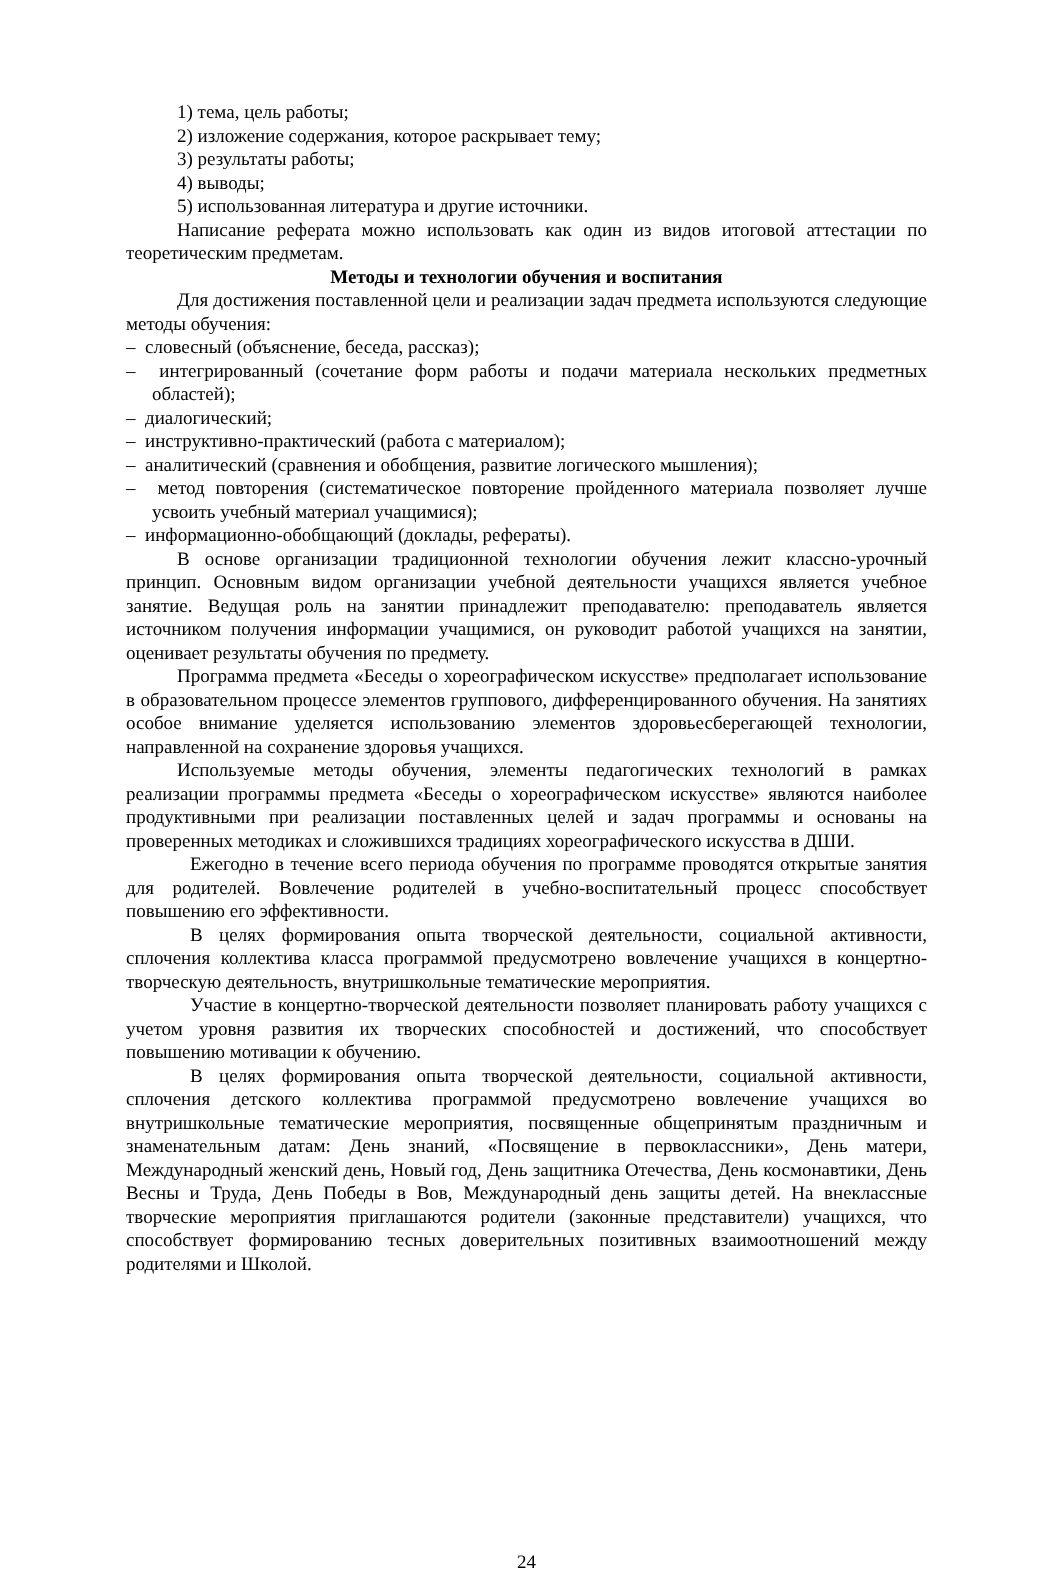1) тема, цель работы;
2) изложение содержания, которое раскрывает тему;
3) результаты работы;
4) выводы;
5) использованная литература и другие источники.
Написание реферата можно использовать как один из видов итоговой аттестации по теоретическим предметам.
Методы и технологии обучения и воспитания
Для достижения поставленной цели и реализации задач предмета используются следующие методы обучения:
– словесный (объяснение, беседа, рассказ);
– интегрированный (сочетание форм работы и подачи материала нескольких предметных областей);
– диалогический;
– инструктивно-практический (работа с материалом);
– аналитический (сравнения и обобщения, развитие логического мышления);
– метод повторения (систематическое повторение пройденного материала позволяет лучше усвоить учебный материал учащимися);
– информационно-обобщающий (доклады, рефераты).
В основе организации традиционной технологии обучения лежит классно-урочный принцип. Основным видом организации учебной деятельности учащихся является учебное занятие. Ведущая роль на занятии принадлежит преподавателю: преподаватель является источником получения информации учащимися, он руководит работой учащихся на занятии, оценивает результаты обучения по предмету.
Программа предмета «Беседы о хореографическом искусстве» предполагает использование в образовательном процессе элементов группового, дифференцированного обучения. На занятиях особое внимание уделяется использованию элементов здоровьесберегающей технологии, направленной на сохранение здоровья учащихся.
Используемые методы обучения, элементы педагогических технологий в рамках реализации программы предмета «Беседы о хореографическом искусстве» являются наиболее продуктивными при реализации поставленных целей и задач программы и основаны на проверенных методиках и сложившихся традициях хореографического искусства в ДШИ.
Ежегодно в течение всего периода обучения по программе проводятся открытые занятия для родителей. Вовлечение родителей в учебно-воспитательный процесс способствует повышению его эффективности.
В целях формирования опыта творческой деятельности, социальной активности, сплочения коллектива класса программой предусмотрено вовлечение учащихся в концертно-творческую деятельность, внутришкольные тематические мероприятия.
Участие в концертно-творческой деятельности позволяет планировать работу учащихся с учетом уровня развития их творческих способностей и достижений, что способствует повышению мотивации к обучению.
В целях формирования опыта творческой деятельности, социальной активности, сплочения детского коллектива программой предусмотрено вовлечение учащихся во внутришкольные тематические мероприятия, посвященные общепринятым праздничным и знаменательным датам: День знаний, «Посвящение в первоклассники», День матери, Международный женский день, Новый год, День защитника Отечества, День космонавтики, День Весны и Труда, День Победы в Вов, Международный день защиты детей. На внеклассные творческие мероприятия приглашаются родители (законные представители) учащихся, что способствует формированию тесных доверительных позитивных взаимоотношений между родителями и Школой.
24